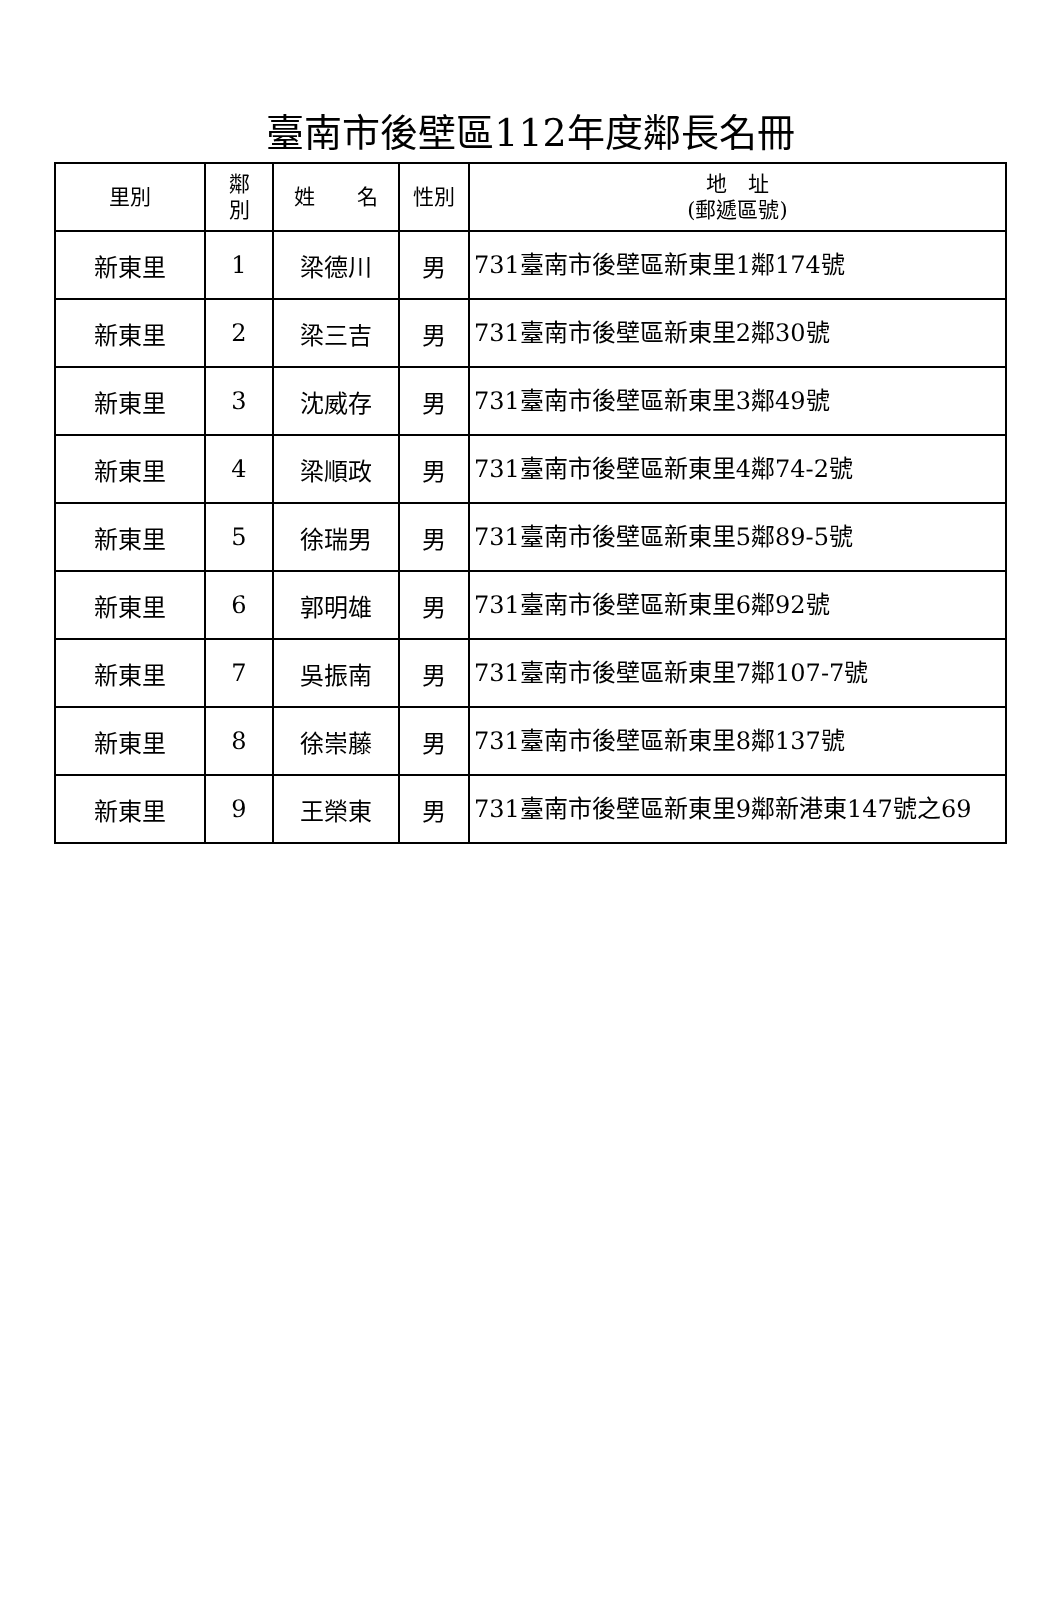臺南市後壁區112年度鄰長名冊
| 里別 | 鄰 別 | 姓 名 | 性別 | 地 址 (郵遞區號) |
| --- | --- | --- | --- | --- |
| 新東里 | 1 | 梁德川 | 男 | 731臺南市後壁區新東里1鄰174號 |
| 新東里 | 2 | 梁三吉 | 男 | 731臺南市後壁區新東里2鄰30號 |
| 新東里 | 3 | 沈威存 | 男 | 731臺南市後壁區新東里3鄰49號 |
| 新東里 | 4 | 梁順政 | 男 | 731臺南市後壁區新東里4鄰74-2號 |
| 新東里 | 5 | 徐瑞男 | 男 | 731臺南市後壁區新東里5鄰89-5號 |
| 新東里 | 6 | 郭明雄 | 男 | 731臺南市後壁區新東里6鄰92號 |
| 新東里 | 7 | 吳振南 | 男 | 731臺南市後壁區新東里7鄰107-7號 |
| 新東里 | 8 | 徐崇藤 | 男 | 731臺南市後壁區新東里8鄰137號 |
| 新東里 | 9 | 王榮東 | 男 | 731臺南市後壁區新東里9鄰新港東147號之69 |